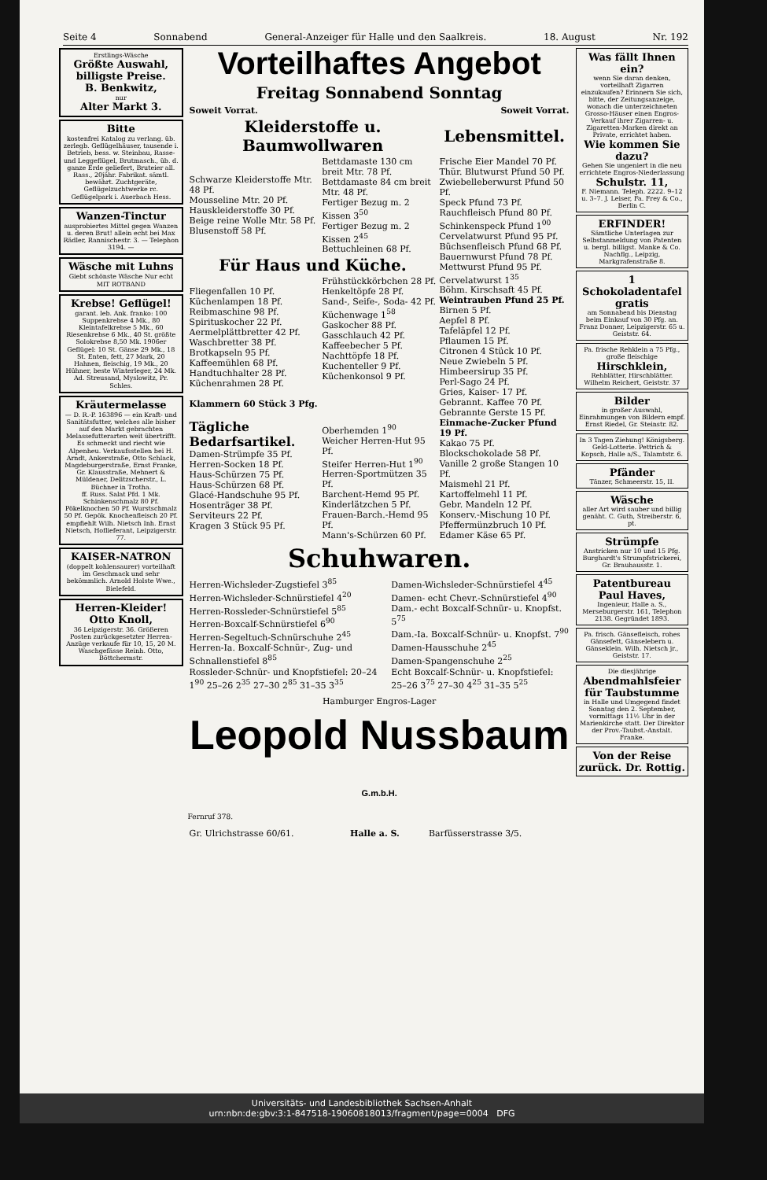Seite 4 Sonnabend General-Anzeiger für Halle und den Saalkreis. 18. August Nr. 192
Erstlings-Wäsche
Größte Auswahl, billigste Preise.
B. Benkwitz,
nur
Alter Markt 3.
Bitte
kostenfrei Katalog zu verlang. üb. zerlegb. Geflügelhäuser, tausende i. Betrieb, bess. w. Steinbau, Rasse- und Leggeflügel, Brutmasch., üb. d. ganze Erde geliefert, Bruteier all. Rass., 20jähr. Fabrikat. sämtl. bewährt. Zuchtgeräte, Geflügelzuchtwerke rc. Geflügelpark i. Auerbach Hess.
Wanzen-Tinctur
ausprobiertes Mittel gegen Wanzen u. deren Brut! allein echt bei Max Rädler, Rannischestr. 3. — Telephon 3194. —
Wäsche mit Luhns
Giebt schönste Wäsche Nur echt MIT ROTBAND
Krebse! Geflügel!
garant. leb. Ank. franko: 100 Suppenkrebse 4 Mk., 80 Kleintafelkrebse 5 Mk., 60 Riesenkrebse 6 Mk., 40 St. größte Solokrebse 8,50 Mk. 1906er Geflügel: 10 St. Gänse 29 Mk., 18 St. Enten, fett, 27 Mark, 20 Hahnen, fleischig, 19 Mk., 20 Hühner, beste Winterleger, 24 Mk. Ad. Streusand, Myslowitz, Pr. Schles.
Kräutermelasse
— D. R.-P. 163896 — ein Kraft- und Sanitätsfutter, welches alle bisher auf den Markt gebrachten Melassefutterarten weit übertrifft. Es schmeckt und riecht wie Alpenheu. Verkaufsstellen bei H. Arndt, Ankerstraße, Otto Schlack, Magdeburgerstraße, Ernst Franke, Gr. Klausstraße, Mehnert & Müldener, Delitzscherstr., L. Büchner in Trotha.
ff. Russ. Salat Pfd. 1 Mk. Schinkenschmalz 80 Pf. Pökelknochen 50 Pf. Wurstschmalz 50 Pf. Gepök. Knochenfleisch 20 Pf. empfiehlt Wilh. Nietsch Inh. Ernst Nietsch, Hoflieferant, Leipzigerstr. 77.
KAISER-NATRON
(doppelt kohlensaurer) vorteilhaft im Geschmack und sehr bekömmlich. Arnold Holste Wwe., Bielefeld.
Herren-Kleider!
Otto Knoll,
36 Leipzigerstr. 36. Größeren Posten zurückgesetzter Herren-Anzüge verkaufe für 10, 15, 20 M. Waschgefässe Reinh. Otto, Böttchermstr.
Vorteilhaftes Angebot
Freitag Sonnabend Sonntag
| Soweit Vorrat. | Soweit Vorrat. |
| Kleiderstoffe u. Baumwollwaren | | Lebensmittel. |
| --- | --- | --- |
| Schwarze Kleiderstoffe Mtr. 48 Pf. Mousseline Mtr. 20 Pf. Hauskleiderstoffe 30 Pf. Beige reine Wolle Mtr. 58 Pf. Blusenstoff 58 Pf. | Bettdamaste 130 cm breit Mtr. 78 Pf. Bettdamaste 84 cm breit Mtr. 48 Pf. Fertiger Bezug m. 2 Kissen 3<sup>50</sup> Fertiger Bezug m. 2 Kissen 2<sup>45</sup> Bettuchleinen 68 Pf. | Frische Eier Mandel 70 Pf. Thür. Blutwurst Pfund 50 Pf. Zwiebelleberwurst Pfund 50 Pf. Speck Pfund 73 Pf. Rauchfleisch Pfund 80 Pf. Schinkenspeck Pfund 1<sup>00</sup> Cervelatwurst Pfund 95 Pf. Büchsenfleisch Pfund 68 Pf. Bauernwurst Pfund 78 Pf. Mettwurst Pfund 95 Pf. Cervelatwurst 1<sup>35</sup> Böhm. Kirschsaft 45 Pf. Weintrauben Pfund 25 Pf. Birnen 5 Pf. Aepfel 8 Pf. Tafeläpfel 12 Pf. Pflaumen 15 Pf. Citronen 4 Stück 10 Pf. Neue Zwiebeln 5 Pf. Himbeersirup 35 Pf. Perl-Sago 24 Pf. Gries, Kaiser- 17 Pf. Gebrannt. Kaffee 70 Pf. Gebrannte Gerste 15 Pf. Einmache-Zucker Pfund 19 Pf. Kakao 75 Pf. Blockschokolade 58 Pf. Vanille 2 große Stangen 10 Pf. Maismehl 21 Pf. Kartoffelmehl 11 Pf. Gebr. Mandeln 12 Pf. Konserv.-Mischung 10 Pf. Pfeffermünzbruch 10 Pf. Edamer Käse 65 Pf. |
| Für Haus und Küche. | | |
| Fliegenfallen 10 Pf. Küchenlampen 18 Pf. Reibmaschine 98 Pf. Spirituskocher 22 Pf. Aermelplättbretter 42 Pf. Waschbretter 38 Pf. Brotkapseln 95 Pf. Kaffeemühlen 68 Pf. Handtuchhalter 28 Pf. Küchenrahmen 28 Pf. Klammern 60 Stück 3 Pfg. Tägliche Bedarfsartikel. Damen-Strümpfe 35 Pf. Herren-Socken 18 Pf. Haus-Schürzen 75 Pf. Haus-Schürzen 68 Pf. Glacé-Handschuhe 95 Pf. Hosenträger 38 Pf. Serviteurs 22 Pf. Kragen 3 Stück 95 Pf. | Frühstückkörbchen 28 Pf. Henkeltöpfe 28 Pf. Sand-, Seife-, Soda- 42 Pf. Küchenwage 1<sup>58</sup> Gaskocher 88 Pf. Gasschlauch 42 Pf. Kaffeebecher 5 Pf. Nachttöpfe 18 Pf. Kuchenteller 9 Pf. Küchenkonsol 9 Pf. Oberhemden 1<sup>90</sup> Weicher Herren-Hut 95 Pf. Steifer Herren-Hut 1<sup>90</sup> Herren-Sportmützen 35 Pf. Barchent-Hemd 95 Pf. Kinderlätzchen 5 Pf. Frauen-Barch.-Hemd 95 Pf. Mann's-Schürzen 60 Pf. | |
Schuhwaren.
| Herren-Wichsleder-Zugstiefel 3<sup>85</sup> Herren-Wichsleder-Schnürstiefel 4<sup>20</sup> Herren-Rossleder-Schnürstiefel 5<sup>85</sup> Herren-Boxcalf-Schnürstiefel 6<sup>90</sup> Herren-Segeltuch-Schnürschuhe 2<sup>45</sup> Herren-Ia. Boxcalf-Schnür-, Zug- und Schnallenstiefel 8<sup>85</sup> | Damen-Wichsleder-Schnürstiefel 4<sup>45</sup> Damen- echt Chevr.-Schnürstiefel 4<sup>90</sup> Dam.- echt Boxcalf-Schnür- u. Knopfst. 5<sup>75</sup> Dam.-Ia. Boxcalf-Schnür- u. Knopfst. 7<sup>90</sup> Damen-Hausschuhe 2<sup>45</sup> Damen-Spangenschuhe 2<sup>25</sup> |
| Rossleder-Schnür- und Knopfstiefel: 20–24 1<sup>90</sup> 25–26 2<sup>35</sup> 27–30 2<sup>85</sup> 31–35 3<sup>35</sup> | Echt Boxcalf-Schnür- u. Knopfstiefel: 25–26 3<sup>75</sup> 27–30 4<sup>25</sup> 31–35 5<sup>25</sup> |
Hamburger Engros-Lager
Leopold Nussbaum G.m.b.H.
Fernruf 378.
| Gr. Ulrichstrasse 60/61. | Halle a. S. | Barfüsserstrasse 3/5. |
Was fällt Ihnen ein?
wenn Sie daran denken, vorteilhaft Zigarren einzukaufen? Erinnern Sie sich, bitte, der Zeitungsanzeige, wonach die unterzeichneten Grosso-Häuser einen Engros-Verkauf ihrer Zigarren- u. Zigaretten-Marken direkt an Private, errichtet haben.
Wie kommen Sie dazu?
Gehen Sie ungeniert in die neu errichtete Engros-Niederlassung
Schulstr. 11,
F. Niemann. Teleph. 2222. 9–12 u. 3–7. J. Leiser, Fa. Frey & Co., Berlin C.
ERFINDER!
Sämtliche Unterlagen zur Selbstanmeldung von Patenten u. bergl. billigst. Manke & Co. Nachflg., Leipzig, Markgrafenstraße 8.
1 Schokoladentafel gratis
am Sonnabend bis Dienstag beim Einkauf von 30 Pfg. an. Franz Donner, Leipzigerstr. 65 u. Geiststr. 64.
Pa. frische Rehklein a 75 Pfg., große fleischige
Hirschklein,
Rehblätter, Hirschblätter. Wilhelm Reichert, Geiststr. 37
Bilder
in großer Auswahl, Einrahmungen von Bildern empf. Ernst Riedel, Gr. Steinstr. 82.
In 3 Tagen Ziehung! Königsberg. Geld-Lotterie. Pettrich & Kopsch, Halle a/S., Talamtstr. 6.
Pfänder
Tänzer, Schmeerstr. 15, II.
Wäsche
aller Art wird sauber und billig genäht. C. Guth, Streiberstr. 6, pt.
Strümpfe
Anstricken nur 10 und 15 Pfg. Burghardt's Strumpfstrickerei, Gr. Brauhausstr. 1.
Patentbureau Paul Haves,
Ingenieur, Halle a. S., Merseburgerstr. 161, Telephon 2138. Gegründet 1893.
Pa. frisch. Gänsefleisch, rohes Gänsefett, Gänselebern u. Gänseklein. Wilh. Nietsch jr., Geiststr. 17.
Die diesjährige
Abendmahlsfeier für Taubstumme
in Halle und Umgegend findet Sonntag den 2. September, vormittags 11½ Uhr in der Marienkirche statt. Der Direktor der Prov.-Taubst.-Anstalt. Franke.
Von der Reise zurück. Dr. Rottig.
Universitäts- und Landesbibliothek Sachsen-Anhalt
urn:nbn:de:gbv:3:1-847518-19060818013/fragment/page=0004 DFG